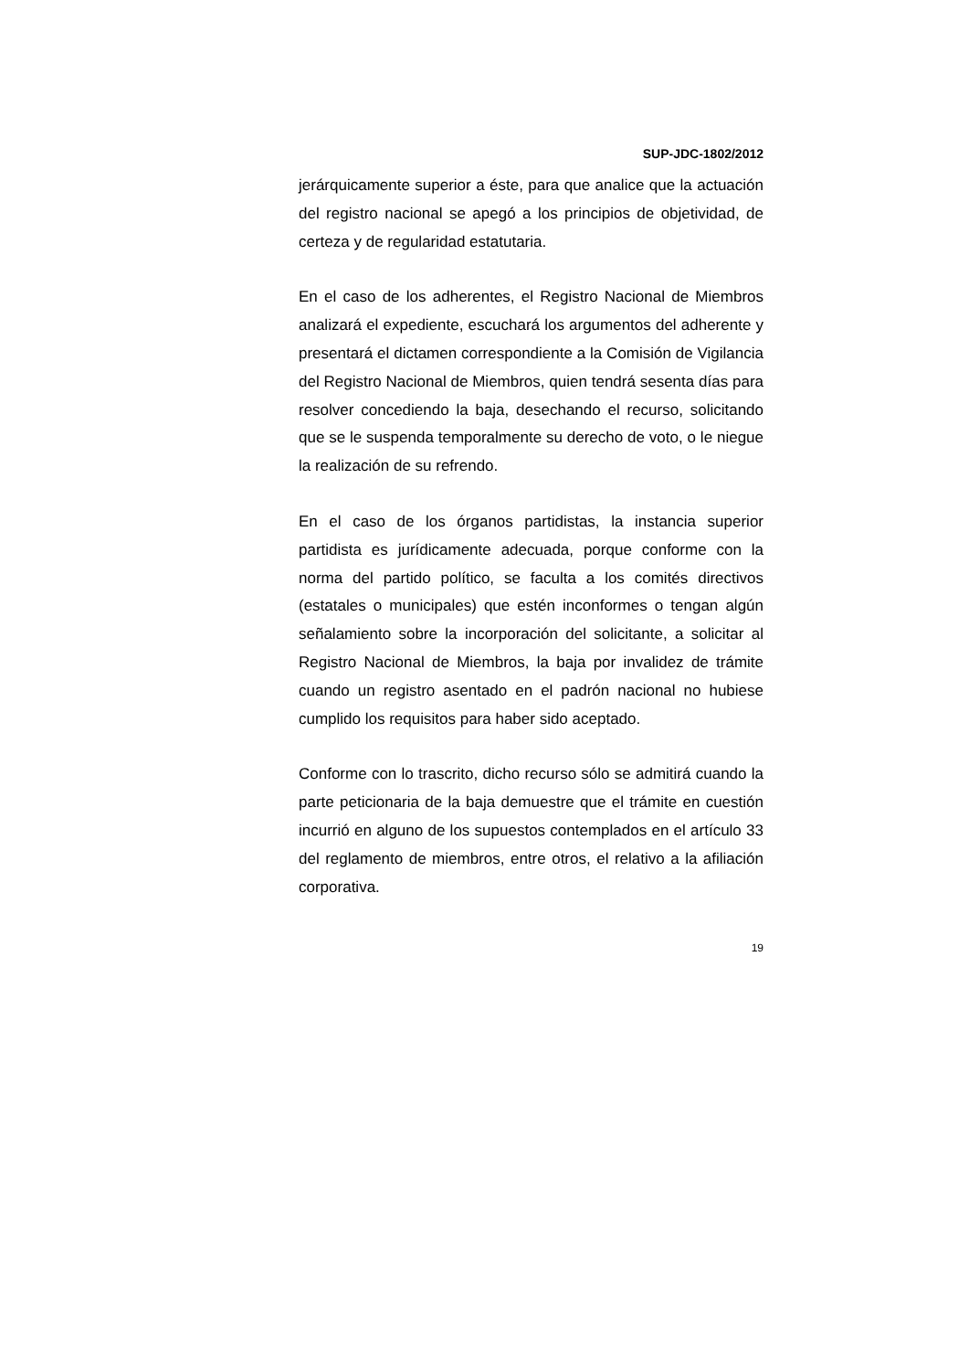SUP-JDC-1802/2012
jerárquicamente superior a éste, para que analice que la actuación del registro nacional se apegó a los principios de objetividad, de certeza y de regularidad estatutaria.
En el caso de los adherentes, el Registro Nacional de Miembros analizará el expediente, escuchará los argumentos del adherente y presentará el dictamen correspondiente a la Comisión de Vigilancia del Registro Nacional de Miembros, quien tendrá sesenta días para resolver concediendo la baja, desechando el recurso, solicitando que se le suspenda temporalmente su derecho de voto, o le niegue la realización de su refrendo.
En el caso de los órganos partidistas, la instancia superior partidista es jurídicamente adecuada, porque conforme con la norma del partido político, se faculta a los comités directivos (estatales o municipales) que estén inconformes o tengan algún señalamiento sobre la incorporación del solicitante, a solicitar al Registro Nacional de Miembros, la baja por invalidez de trámite cuando un registro asentado en el padrón nacional no hubiese cumplido los requisitos para haber sido aceptado.
Conforme con lo trascrito, dicho recurso sólo se admitirá cuando la parte peticionaria de la baja demuestre que el trámite en cuestión incurrió en alguno de los supuestos contemplados en el artículo 33 del reglamento de miembros, entre otros, el relativo a la afiliación corporativa.
19